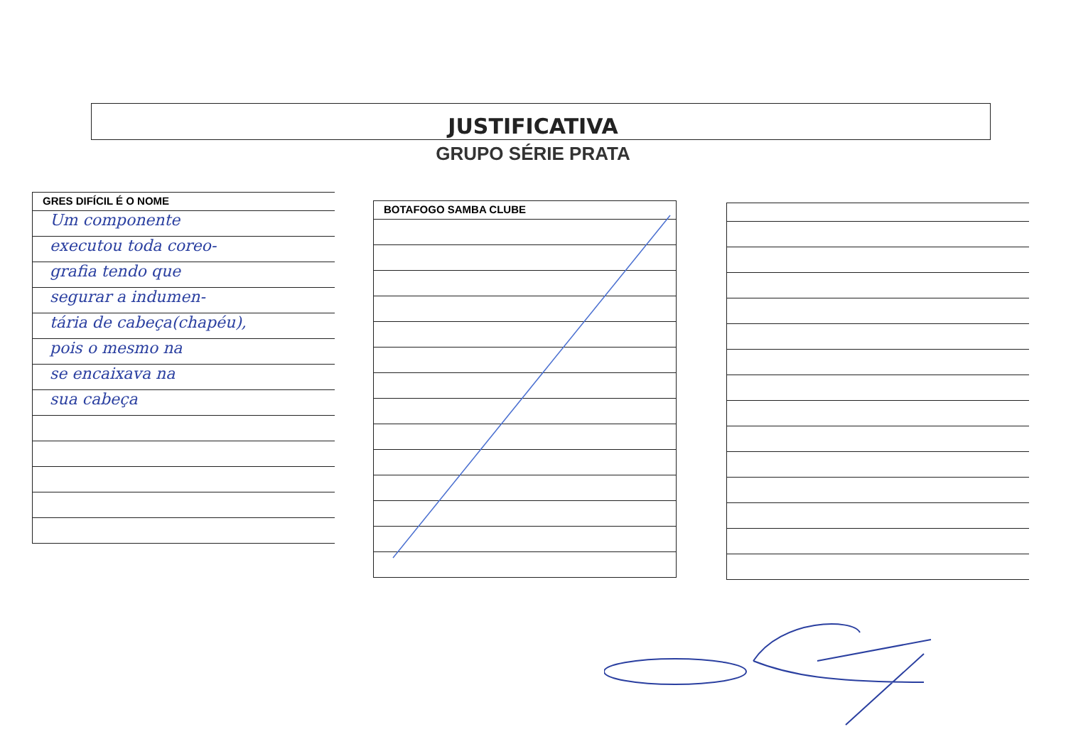JUSTIFICATIVA
GRUPO SÉRIE PRATA
GRES DIFÍCIL É O NOME
Um componente
executou toda coreo-
grafia tendo que
segurar a indumen-
tária de cabeça(chapéu),
pois o mesmo na
se encaixava na
sua cabeça
BOTAFOGO SAMBA CLUBE